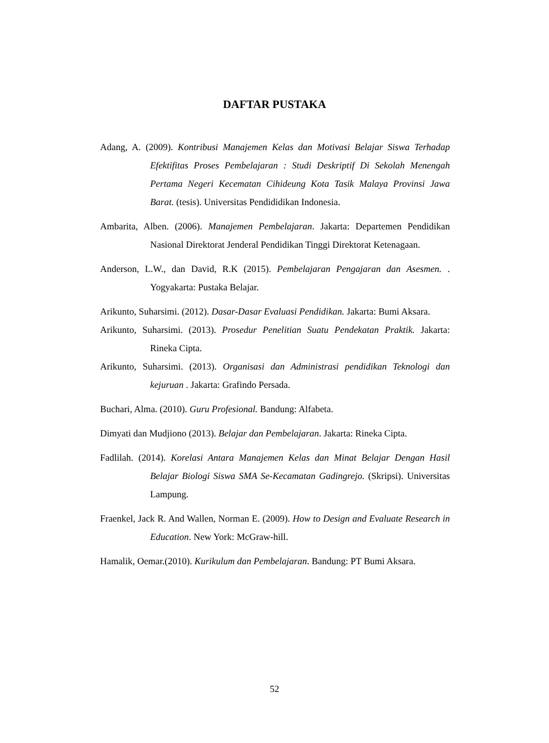DAFTAR PUSTAKA
Adang, A. (2009). Kontribusi Manajemen Kelas dan Motivasi Belajar Siswa Terhadap Efektifitas Proses Pembelajaran : Studi Deskriptif Di Sekolah Menengah Pertama Negeri Kecematan Cihideung Kota Tasik Malaya Provinsi Jawa Barat. (tesis). Universitas Pendididikan Indonesia.
Ambarita, Alben. (2006). Manajemen Pembelajaran. Jakarta: Departemen Pendidikan Nasional Direktorat Jenderal Pendidikan Tinggi Direktorat Ketenagaan.
Anderson, L.W., dan David, R.K (2015). Pembelajaran Pengajaran dan Asesmen. . Yogyakarta: Pustaka Belajar.
Arikunto, Suharsimi. (2012). Dasar-Dasar Evaluasi Pendidikan. Jakarta: Bumi Aksara.
Arikunto, Suharsimi. (2013). Prosedur Penelitian Suatu Pendekatan Praktik. Jakarta: Rineka Cipta.
Arikunto, Suharsimi. (2013). Organisasi dan Administrasi pendidikan Teknologi dan kejuruan . Jakarta: Grafindo Persada.
Buchari, Alma. (2010). Guru Profesional. Bandung: Alfabeta.
Dimyati dan Mudjiono (2013). Belajar dan Pembelajaran. Jakarta: Rineka Cipta.
Fadlilah. (2014). Korelasi Antara Manajemen Kelas dan Minat Belajar Dengan Hasil Belajar Biologi Siswa SMA Se-Kecamatan Gadingrejo. (Skripsi). Universitas Lampung.
Fraenkel, Jack R. And Wallen, Norman E. (2009). How to Design and Evaluate Research in Education. New York: McGraw-hill.
Hamalik, Oemar.(2010). Kurikulum dan Pembelajaran. Bandung: PT Bumi Aksara.
52